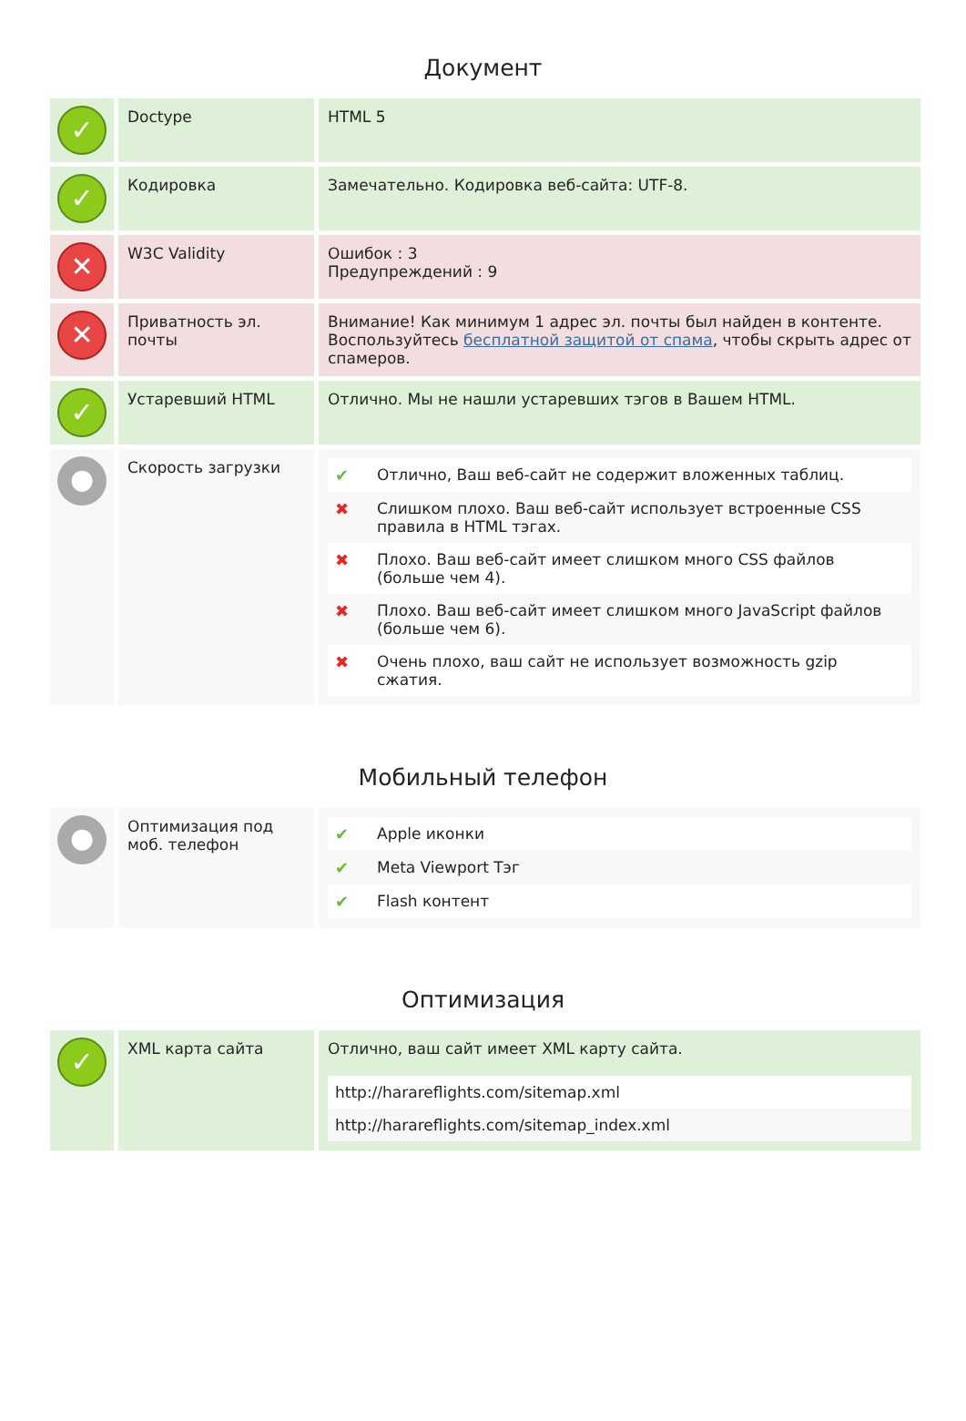Документ
| ✓ | Doctype | HTML 5 |
| ✓ | Кодировка | Замечательно. Кодировка веб-сайта: UTF-8. |
| ✕ | W3C Validity | Ошибок : 3 Предупреждений : 9 |
| ✕ | Приватность эл. почты | Внимание! Как минимум 1 адрес эл. почты был найден в контенте. Воспользуйтесь бесплатной защитой от спама , чтобы скрыть адрес от спамеров. |
| ✓ | Устаревший HTML | Отлично. Мы не нашли устаревших тэгов в Вашем HTML. |
| ● | Скорость загрузки | / ✔ / Отлично, Ваш веб-сайт не содержит вложенных таблиц. / / ✖ / Слишком плохо. Ваш веб-сайт использует встроенные CSS правила в HTML тэгах. / / ✖ / Плохо. Ваш веб-сайт имеет слишком много CSS файлов (больше чем 4). / / ✖ / Плохо. Ваш веб-сайт имеет слишком много JavaScript файлов (больше чем 6). / / ✖ / Очень плохо, ваш сайт не использует возможность gzip сжатия. / |
Мобильный телефон
| ● | Оптимизация под моб. телефон | / ✔ / Apple иконки / / ✔ / Meta Viewport Тэг / / ✔ / Flash контент / |
Оптимизация
| ✓ | XML карта сайта | Отлично, ваш сайт имеет XML карту сайта. / http://harareflights.com/sitemap.xml / / http://harareflights.com/sitemap_index.xml / |